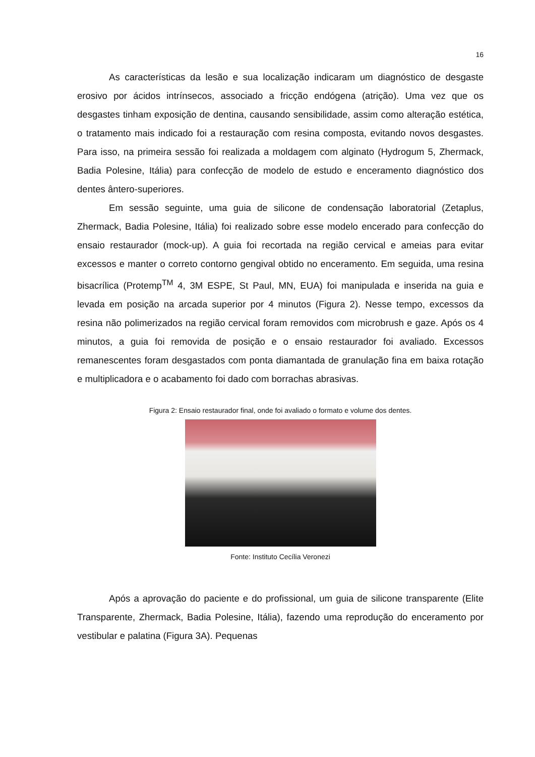16
As características da lesão e sua localização indicaram um diagnóstico de desgaste erosivo por ácidos intrínsecos, associado a fricção endógena (atrição). Uma vez que os desgastes tinham exposição de dentina, causando sensibilidade, assim como alteração estética, o tratamento mais indicado foi a restauração com resina composta, evitando novos desgastes. Para isso, na primeira sessão foi realizada a moldagem com alginato (Hydrogum 5, Zhermack, Badia Polesine, Itália) para confecção de modelo de estudo e enceramento diagnóstico dos dentes ântero-superiores.
Em sessão seguinte, uma guia de silicone de condensação laboratorial (Zetaplus, Zhermack, Badia Polesine, Itália) foi realizado sobre esse modelo encerado para confecção do ensaio restaurador (mock-up). A guia foi recortada na região cervical e ameias para evitar excessos e manter o correto contorno gengival obtido no enceramento. Em seguida, uma resina bisacrílica (Protemp<sup>TM</sup> 4, 3M ESPE, St Paul, MN, EUA) foi manipulada e inserida na guia e levada em posição na arcada superior por 4 minutos (Figura 2). Nesse tempo, excessos da resina não polimerizados na região cervical foram removidos com microbrush e gaze. Após os 4 minutos, a guia foi removida de posição e o ensaio restaurador foi avaliado. Excessos remanescentes foram desgastados com ponta diamantada de granulação fina em baixa rotação e multiplicadora e o acabamento foi dado com borrachas abrasivas.
Figura 2: Ensaio restaurador final, onde foi avaliado o formato e volume dos dentes.
Fonte: Instituto Cecília Veronezi
Após a aprovação do paciente e do profissional, um guia de silicone transparente (Elite Transparente, Zhermack, Badia Polesine, Itália), fazendo uma reprodução do enceramento por vestibular e palatina (Figura 3A). Pequenas